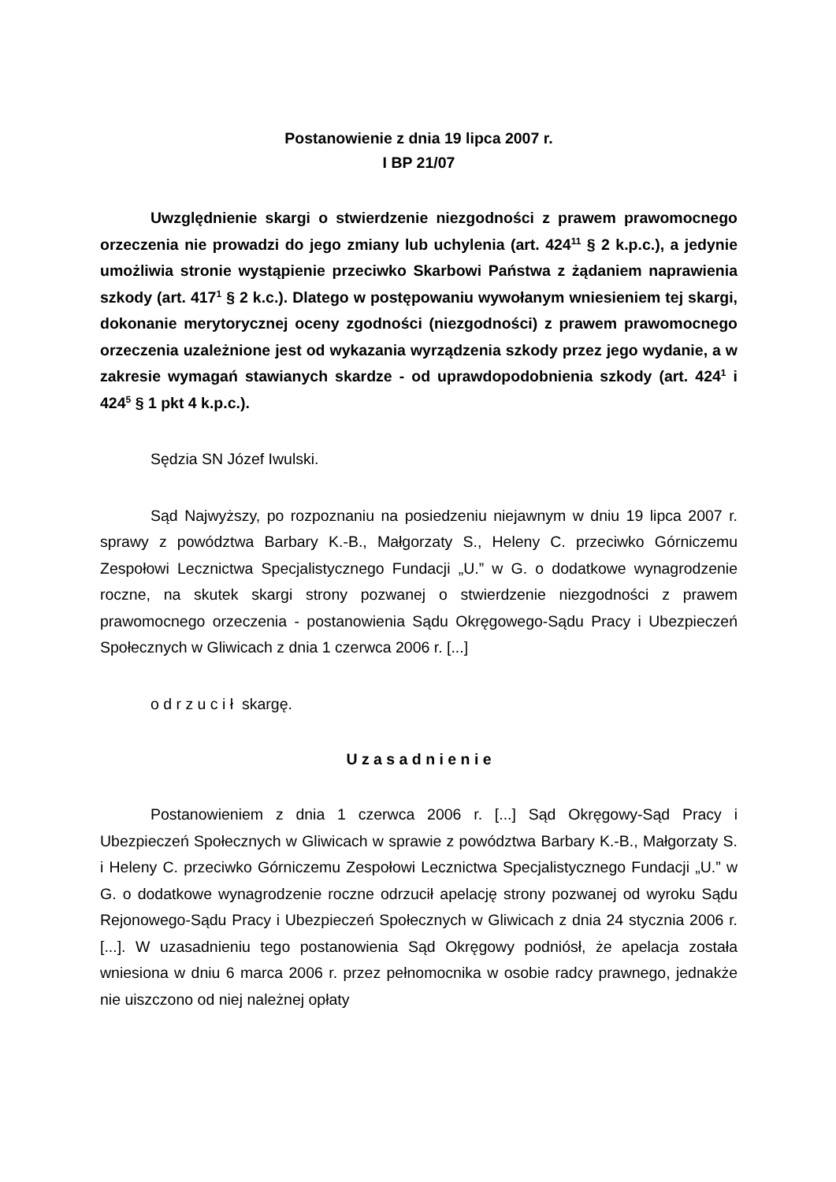Postanowienie z dnia 19 lipca 2007 r.
I BP 21/07
Uwzględnienie skargi o stwierdzenie niezgodności z prawem prawomocnego orzeczenia nie prowadzi do jego zmiany lub uchylenia (art. 424<sup>11</sup> § 2 k.p.c.), a jedynie umożliwia stronie wystąpienie przeciwko Skarbowi Państwa z żądaniem naprawienia szkody (art. 417<sup>1</sup> § 2 k.c.). Dlatego w postępowaniu wywołanym wniesieniem tej skargi, dokonanie merytorycznej oceny zgodności (niezgodności) z prawem prawomocnego orzeczenia uzależnione jest od wykazania wyrządzenia szkody przez jego wydanie, a w zakresie wymagań stawianych skardze - od uprawdopodobnienia szkody (art. 424<sup>1</sup> i 424<sup>5</sup> § 1 pkt 4 k.p.c.).
Sędzia SN Józef Iwulski.
Sąd Najwyższy, po rozpoznaniu na posiedzeniu niejawnym w dniu 19 lipca 2007 r. sprawy z powództwa Barbary K.-B., Małgorzaty S., Heleny C. przeciwko Górniczemu Zespołowi Lecznictwa Specjalistycznego Fundacji „U.” w G. o dodatkowe wynagrodzenie roczne, na skutek skargi strony pozwanej o stwierdzenie niezgodności z prawem prawomocnego orzeczenia - postanowienia Sądu Okręgowego-Sądu Pracy i Ubezpieczeń Społecznych w Gliwicach z dnia 1 czerwca 2006 r. [...]
o d r z u c i ł skargę.
U z a s a d n i e n i e
Postanowieniem z dnia 1 czerwca 2006 r. [...] Sąd Okręgowy-Sąd Pracy i Ubezpieczeń Społecznych w Gliwicach w sprawie z powództwa Barbary K.-B., Małgorzaty S. i Heleny C. przeciwko Górniczemu Zespołowi Lecznictwa Specjalistycznego Fundacji „U.” w G. o dodatkowe wynagrodzenie roczne odrzucił apelację strony pozwanej od wyroku Sądu Rejonowego-Sądu Pracy i Ubezpieczeń Społecznych w Gliwicach z dnia 24 stycznia 2006 r. [...]. W uzasadnieniu tego postanowienia Sąd Okręgowy podniósł, że apelacja została wniesiona w dniu 6 marca 2006 r. przez pełnomocnika w osobie radcy prawnego, jednakże nie uiszczono od niej należnej opłaty